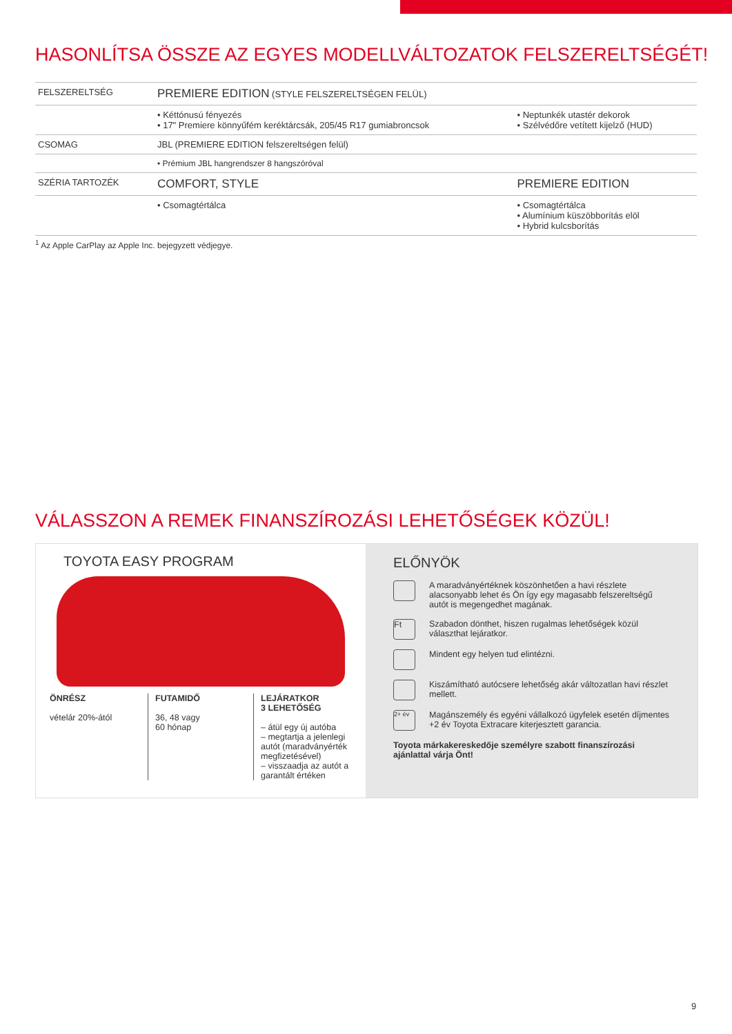HASONLÍTSA ÖSSZE AZ EGYES MODELLVÁLTOZATOK FELSZERELTSÉGÉT!
| FELSZERELTSÉG | PREMIERE EDITION (STYLE FELSZERELTSÉGEN FELÜL) | |
| | • Kéttónusú fényezés • 17" Premiere könnyűfém keréktárcsák, 205/45 R17 gumiabroncsok | • Neptunkék utastér dekorok • Szélvédőre vetített kijelző (HUD) |
| CSOMAG | JBL (PREMIERE EDITION felszereltségen felül) | |
| | • Prémium JBL hangrendszer 8 hangszóróval | |
| SZÉRIA TARTOZÉK | COMFORT, STYLE | PREMIERE EDITION |
| | • Csomagtértálca | • Csomagtértálca • Alumínium küszöbborítás elöl • Hybrid kulcsborítás |
<sup>1</sup> Az Apple CarPlay az Apple Inc. bejegyzett védjegye.
VÁLASSZON A REMEK FINANSZÍROZÁSI LEHETŐSÉGEK KÖZÜL!
TOYOTA EASY PROGRAM
ÖNRÉSZ
vételár 20%-ától
FUTAMIDŐ
36, 48 vagy
60 hónap
LEJÁRATKOR
3 LEHETŐSÉG
– átül egy új autóba
– megtartja a jelenlegi autót (maradványérték megfizetésével)
– visszaadja az autót a garantált értéken
ELŐNYÖK
A maradványértéknek köszönhetően a havi részlete alacsonyabb lehet és Ön így egy magasabb felszereltségű autót is megengedhet magának.
Ft Szabadon dönthet, hiszen rugalmas lehetőségek közül választhat lejáratkor.
Mindent egy helyen tud elintézni.
Kiszámítható autócsere lehetőség akár változatlan havi részlet mellett.
2+ év Magánszemély és egyéni vállalkozó ügyfelek esetén díjmentes +2 év Toyota Extracare kiterjesztett garancia.
Toyota márkakereskedője személyre szabott finanszírozási ajánlattal várja Önt!
9